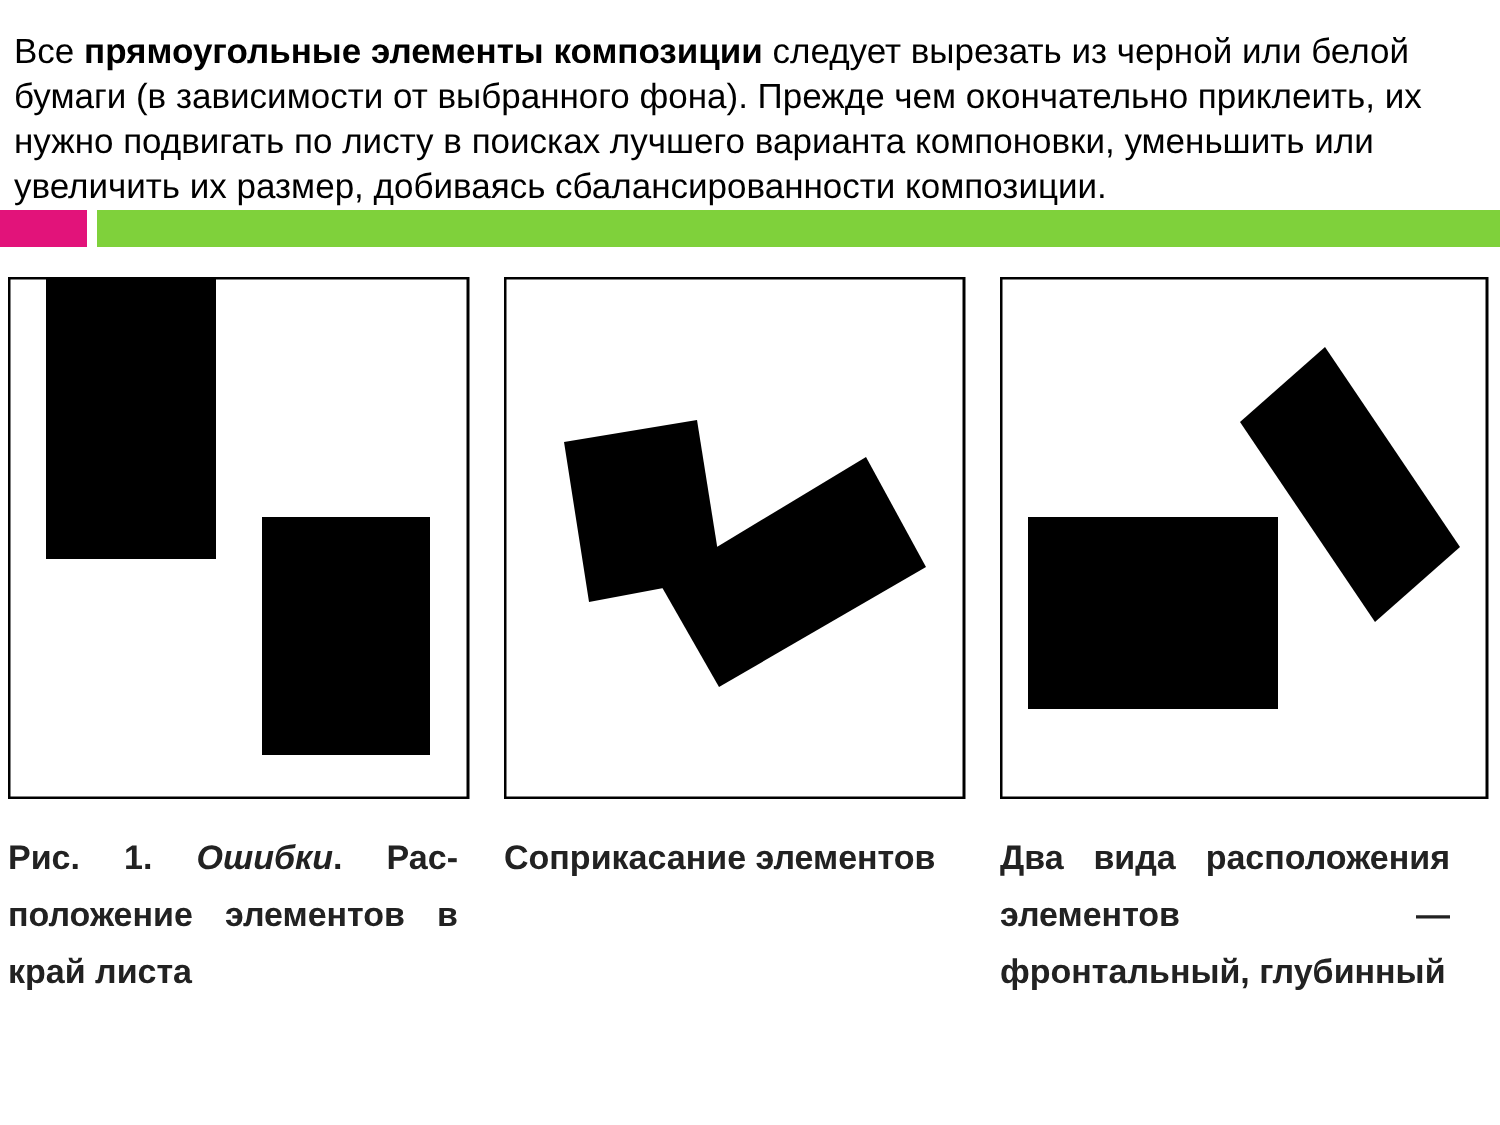Все прямоугольные элементы композиции следует вырезать из черной или белой бумаги (в зависимости от выбранного фона). Прежде чем окончательно приклеить, их нужно подвигать по листу в поисках лучшего варианта компоновки, уменьшить или увеличить их размер, добиваясь сбалансированности композиции.
Рис. 1. Ошибки. Рас­положение элемен­тов в край листа
Соприкасание эле­ментов Два вида располо­жения элементов — фронтальный, глу­бинный